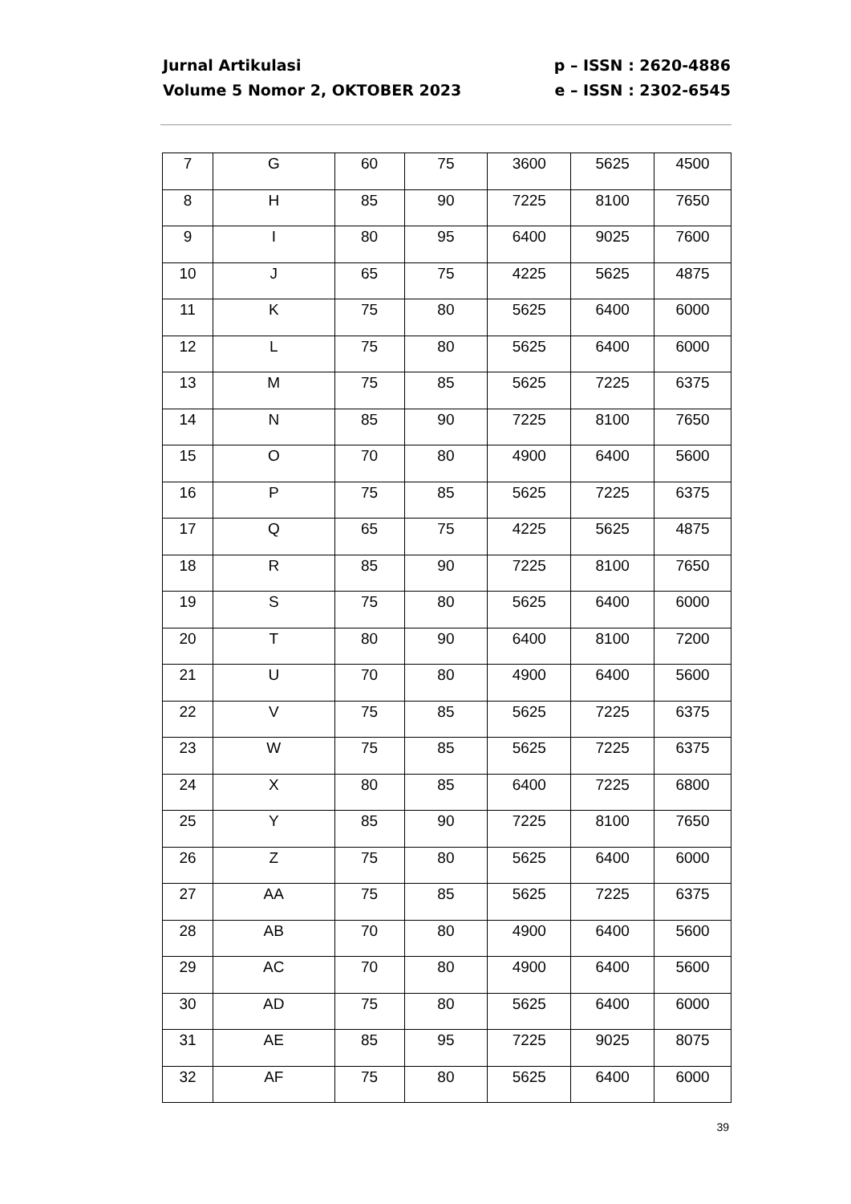Jurnal Artikulasi
Volume 5 Nomor 2, OKTOBER 2023
p – ISSN : 2620-4886
e – ISSN : 2302-6545
| 7 | G | 60 | 75 | 3600 | 5625 | 4500 |
| 8 | H | 85 | 90 | 7225 | 8100 | 7650 |
| 9 | I | 80 | 95 | 6400 | 9025 | 7600 |
| 10 | J | 65 | 75 | 4225 | 5625 | 4875 |
| 11 | K | 75 | 80 | 5625 | 6400 | 6000 |
| 12 | L | 75 | 80 | 5625 | 6400 | 6000 |
| 13 | M | 75 | 85 | 5625 | 7225 | 6375 |
| 14 | N | 85 | 90 | 7225 | 8100 | 7650 |
| 15 | O | 70 | 80 | 4900 | 6400 | 5600 |
| 16 | P | 75 | 85 | 5625 | 7225 | 6375 |
| 17 | Q | 65 | 75 | 4225 | 5625 | 4875 |
| 18 | R | 85 | 90 | 7225 | 8100 | 7650 |
| 19 | S | 75 | 80 | 5625 | 6400 | 6000 |
| 20 | T | 80 | 90 | 6400 | 8100 | 7200 |
| 21 | U | 70 | 80 | 4900 | 6400 | 5600 |
| 22 | V | 75 | 85 | 5625 | 7225 | 6375 |
| 23 | W | 75 | 85 | 5625 | 7225 | 6375 |
| 24 | X | 80 | 85 | 6400 | 7225 | 6800 |
| 25 | Y | 85 | 90 | 7225 | 8100 | 7650 |
| 26 | Z | 75 | 80 | 5625 | 6400 | 6000 |
| 27 | AA | 75 | 85 | 5625 | 7225 | 6375 |
| 28 | AB | 70 | 80 | 4900 | 6400 | 5600 |
| 29 | AC | 70 | 80 | 4900 | 6400 | 5600 |
| 30 | AD | 75 | 80 | 5625 | 6400 | 6000 |
| 31 | AE | 85 | 95 | 7225 | 9025 | 8075 |
| 32 | AF | 75 | 80 | 5625 | 6400 | 6000 |
39